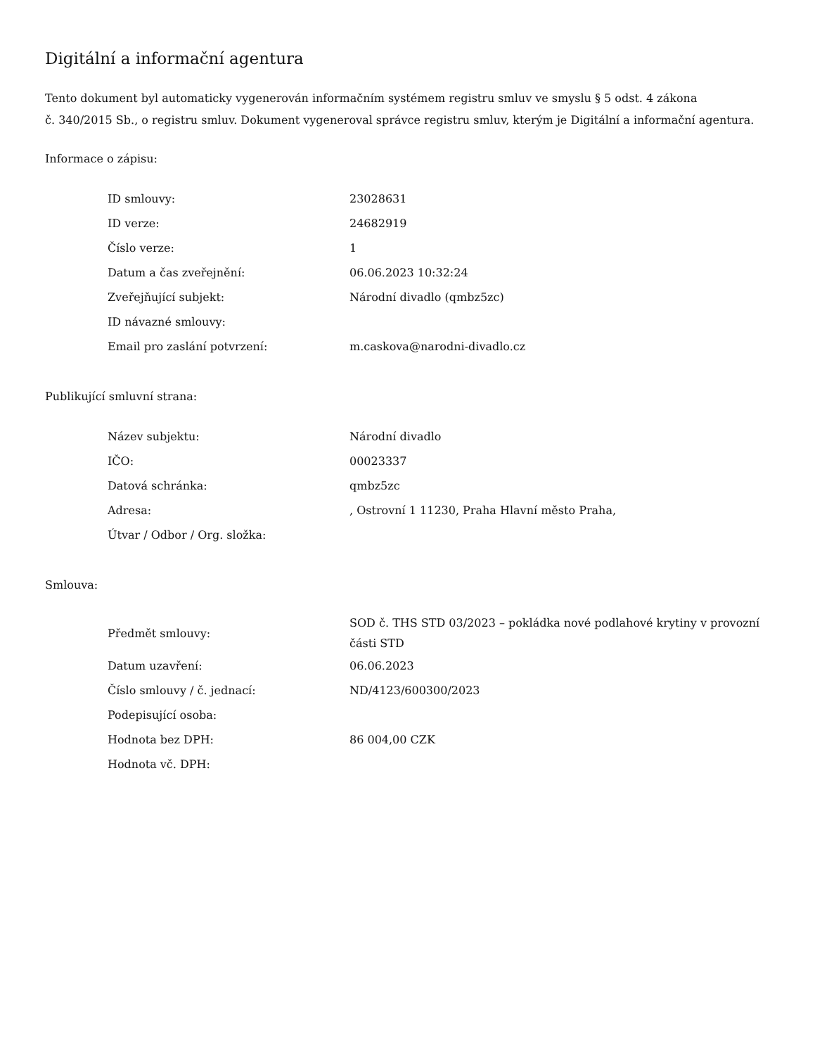Digitální a informační agentura
Tento dokument byl automaticky vygenerován informačním systémem registru smluv ve smyslu § 5 odst. 4 zákona
č. 340/2015 Sb., o registru smluv. Dokument vygeneroval správce registru smluv, kterým je Digitální a informační agentura.
Informace o zápisu:
| ID smlouvy: | 23028631 |
| ID verze: | 24682919 |
| Číslo verze: | 1 |
| Datum a čas zveřejnění: | 06.06.2023 10:32:24 |
| Zveřejňující subjekt: | Národní divadlo (qmbz5zc) |
| ID návazné smlouvy: | |
| Email pro zaslání potvrzení: | m.caskova@narodni-divadlo.cz |
Publikující smluvní strana:
| Název subjektu: | Národní divadlo |
| IČO: | 00023337 |
| Datová schránka: | qmbz5zc |
| Adresa: | , Ostrovní 1 11230, Praha Hlavní město Praha, |
| Útvar / Odbor / Org. složka: | |
Smlouva:
| Předmět smlouvy: | SOD č. THS STD 03/2023 – pokládka nové podlahové krytiny v provozní části STD |
| Datum uzavření: | 06.06.2023 |
| Číslo smlouvy / č. jednací: | ND/4123/600300/2023 |
| Podepisující osoba: | |
| Hodnota bez DPH: | 86 004,00 CZK |
| Hodnota vč. DPH: | |